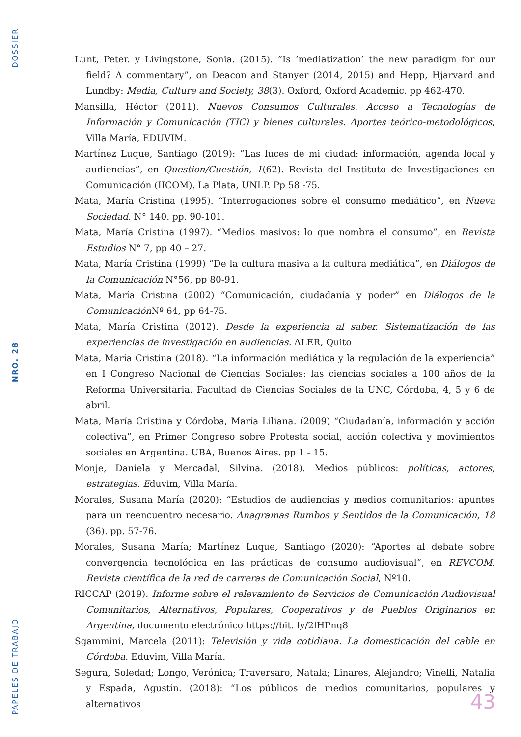DOSSIER
NRO. 28
PAPELES DE TRABAJO
Lunt, Peter. y Livingstone, Sonia. (2015). “Is ‘mediatization’ the new paradigm for our field? A commentary”, on Deacon and Stanyer (2014, 2015) and Hepp, Hjarvard and Lundby: Media, Culture and Society, 38(3). Oxford, Oxford Academic. pp 462-470.
Mansilla, Héctor (2011). Nuevos Consumos Culturales. Acceso a Tecnologías de Información y Comunicación (TIC) y bienes culturales. Aportes teórico-metodológicos, Villa María, EDUVIM.
Martínez Luque, Santiago (2019): “Las luces de mi ciudad: información, agenda local y audiencias”, en Question/Cuestión, 1(62). Revista del Instituto de Investigaciones en Comunicación (IICOM). La Plata, UNLP. Pp 58 -75.
Mata, María Cristina (1995). “Interrogaciones sobre el consumo mediático”, en Nueva Sociedad. N° 140. pp. 90-101.
Mata, María Cristina (1997). “Medios masivos: lo que nombra el consumo”, en Revista Estudios N° 7, pp 40 – 27.
Mata, María Cristina (1999) “De la cultura masiva a la cultura mediática”, en Diálogos de la Comunicación N°56, pp 80-91.
Mata, María Cristina (2002) “Comunicación, ciudadanía y poder” en Diálogos de la Comunicación Nº 64, pp 64-75.
Mata, María Cristina (2012). Desde la experiencia al saber. Sistematización de las experiencias de investigación en audiencias. ALER, Quito
Mata, María Cristina (2018). “La información mediática y la regulación de la experiencia” en I Congreso Nacional de Ciencias Sociales: las ciencias sociales a 100 años de la Reforma Universitaria. Facultad de Ciencias Sociales de la UNC, Córdoba, 4, 5 y 6 de abril.
Mata, María Cristina y Córdoba, María Liliana. (2009) “Ciudadanía, información y acción colectiva”, en Primer Congreso sobre Protesta social, acción colectiva y movimientos sociales en Argentina. UBA, Buenos Aires. pp 1 - 15.
Monje, Daniela y Mercadal, Silvina. (2018). Medios públicos: políticas, actores, estrategias. Eduvim, Villa María.
Morales, Susana María (2020): “Estudios de audiencias y medios comunitarios: apuntes para un reencuentro necesario. Anagramas Rumbos y Sentidos de la Comunicación, 18 (36). pp. 57-76.
Morales, Susana María; Martínez Luque, Santiago (2020): “Aportes al debate sobre convergencia tecnológica en las prácticas de consumo audiovisual”, en REVCOM. Revista científica de la red de carreras de Comunicación Social, Nº10.
RICCAP (2019). Informe sobre el relevamiento de Servicios de Comunicación Audiovisual Comunitarios, Alternativos, Populares, Cooperativos y de Pueblos Originarios en Argentina, documento electrónico https://bit. ly/2lHPnq8
Sgammini, Marcela (2011): Televisión y vida cotidiana. La domesticación del cable en Córdoba. Eduvim, Villa María.
Segura, Soledad; Longo, Verónica; Traversaro, Natala; Linares, Alejandro; Vinelli, Natalia y Espada, Agustín. (2018): “Los públicos de medios comunitarios, populares y alternativos
43